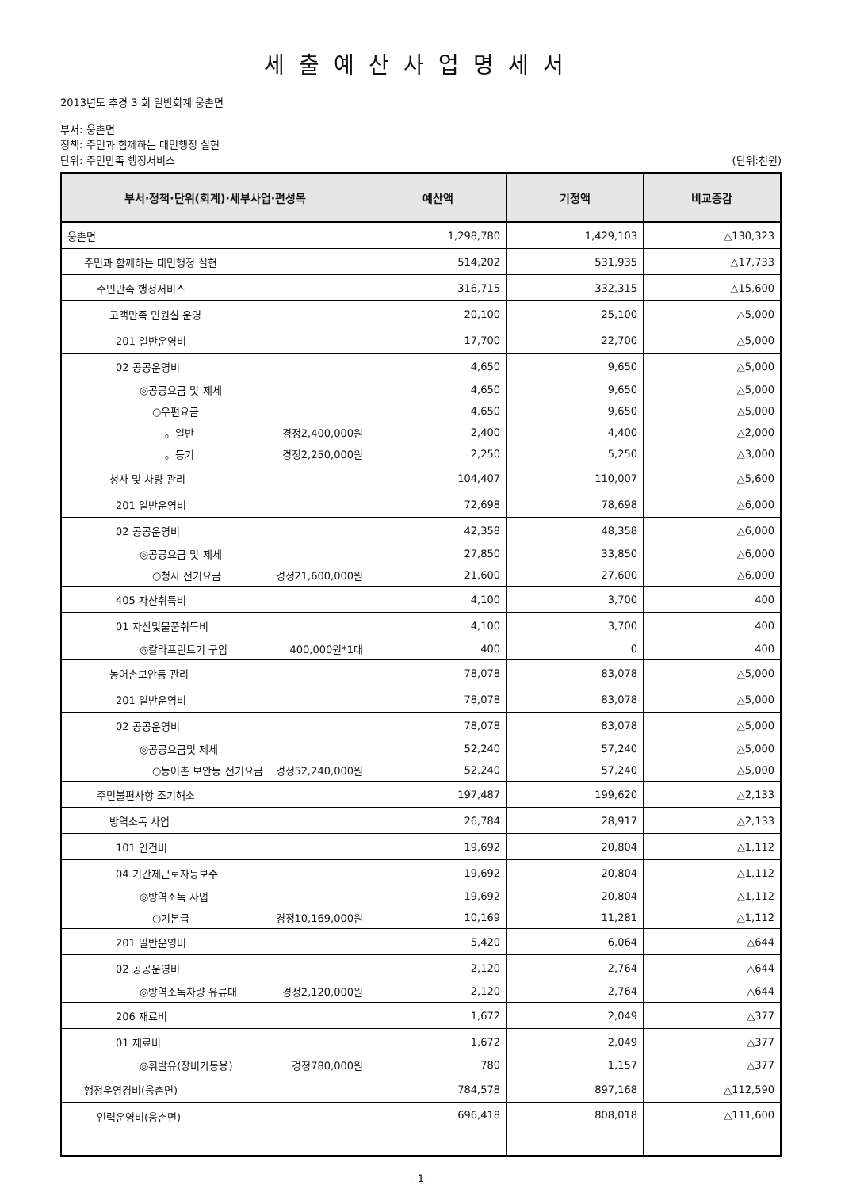세출예산사업명세서
2013년도 추경 3 회 일반회계 웅촌면
부서: 웅촌면
정책: 주민과 함께하는 대민행정 실현
단위: 주민만족 행정서비스 (단위:천원)
| 부서·정책·단위(회계)·세부사업·편성목 | 예산액 | 기정액 | 비교증감 |
| --- | --- | --- | --- |
| 웅촌면 | 1,298,780 | 1,429,103 | △130,323 |
| 주민과 함께하는 대민행정 실현 | 514,202 | 531,935 | △17,733 |
| 주민만족 행정서비스 | 316,715 | 332,315 | △15,600 |
| 고객만족 민원실 운영 | 20,100 | 25,100 | △5,000 |
| 201 일반운영비 | 17,700 | 22,700 | △5,000 |
| 02 공공운영비 | 4,650 | 9,650 | △5,000 |
| ◎공공요금 및 제세 | 4,650 | 9,650 | △5,000 |
| ○우편요금 | 4,650 | 9,650 | △5,000 |
| 。일반 경정2,400,000원 | 2,400 | 4,400 | △2,000 |
| 。등기 경정2,250,000원 | 2,250 | 5,250 | △3,000 |
| 청사 및 차량 관리 | 104,407 | 110,007 | △5,600 |
| 201 일반운영비 | 72,698 | 78,698 | △6,000 |
| 02 공공운영비 | 42,358 | 48,358 | △6,000 |
| ◎공공요금 및 제세 | 27,850 | 33,850 | △6,000 |
| ○청사 전기요금 경정21,600,000원 | 21,600 | 27,600 | △6,000 |
| 405 자산취득비 | 4,100 | 3,700 | 400 |
| 01 자산및물품취득비 | 4,100 | 3,700 | 400 |
| ◎칼라프린트기 구입 400,000원*1대 | 400 | 0 | 400 |
| 농어촌보안등 관리 | 78,078 | 83,078 | △5,000 |
| 201 일반운영비 | 78,078 | 83,078 | △5,000 |
| 02 공공운영비 | 78,078 | 83,078 | △5,000 |
| ◎공공요금및 제세 | 52,240 | 57,240 | △5,000 |
| ○농어촌 보안등 전기요금 경정52,240,000원 | 52,240 | 57,240 | △5,000 |
| 주민불편사항 조기해소 | 197,487 | 199,620 | △2,133 |
| 방역소독 사업 | 26,784 | 28,917 | △2,133 |
| 101 인건비 | 19,692 | 20,804 | △1,112 |
| 04 기간제근로자등보수 | 19,692 | 20,804 | △1,112 |
| ◎방역소독 사업 | 19,692 | 20,804 | △1,112 |
| ○기본급 경정10,169,000원 | 10,169 | 11,281 | △1,112 |
| 201 일반운영비 | 5,420 | 6,064 | △644 |
| 02 공공운영비 | 2,120 | 2,764 | △644 |
| ◎방역소독차량 유류대 경정2,120,000원 | 2,120 | 2,764 | △644 |
| 206 재료비 | 1,672 | 2,049 | △377 |
| 01 재료비 | 1,672 | 2,049 | △377 |
| ◎휘발유(장비가동용) 경정780,000원 | 780 | 1,157 | △377 |
| 행정운영경비(웅촌면) | 784,578 | 897,168 | △112,590 |
| 인력운영비(웅촌면) | 696,418 | 808,018 | △111,600 |
- 1 -